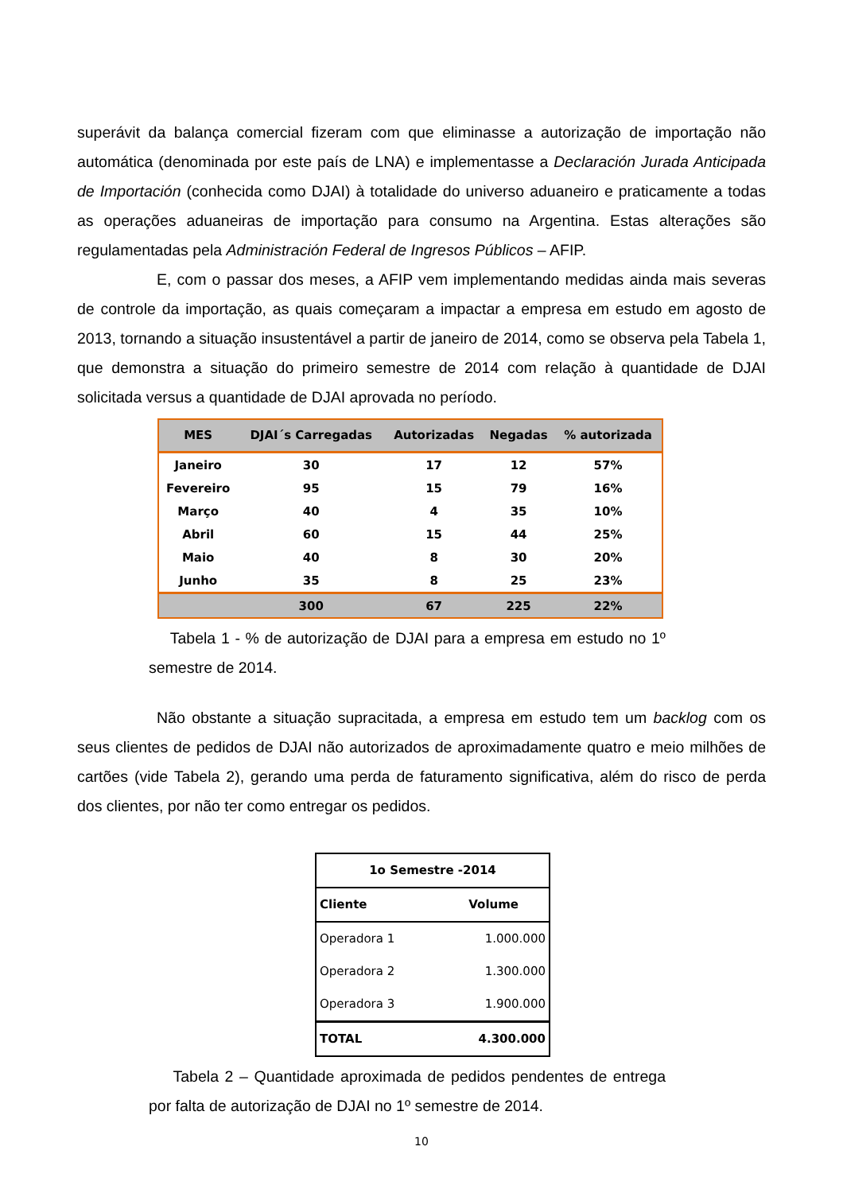superávit da balança comercial fizeram com que eliminasse a autorização de importação não automática (denominada por este país de LNA) e implementasse a Declaración Jurada Anticipada de Importación (conhecida como DJAI) à totalidade do universo aduaneiro e praticamente a todas as operações aduaneiras de importação para consumo na Argentina. Estas alterações são regulamentadas pela Administración Federal de Ingresos Públicos – AFIP.
E, com o passar dos meses, a AFIP vem implementando medidas ainda mais severas de controle da importação, as quais começaram a impactar a empresa em estudo em agosto de 2013, tornando a situação insustentável a partir de janeiro de 2014, como se observa pela Tabela 1, que demonstra a situação do primeiro semestre de 2014 com relação à quantidade de DJAI solicitada versus a quantidade de DJAI aprovada no período.
| MES | DJAI´s Carregadas | Autorizadas | Negadas | % autorizada |
| --- | --- | --- | --- | --- |
| Janeiro | 30 | 17 | 12 | 57% |
| Fevereiro | 95 | 15 | 79 | 16% |
| Março | 40 | 4 | 35 | 10% |
| Abril | 60 | 15 | 44 | 25% |
| Maio | 40 | 8 | 30 | 20% |
| Junho | 35 | 8 | 25 | 23% |
| | 300 | 67 | 225 | 22% |
Tabela 1 - % de autorização de DJAI para a empresa em estudo no 1º semestre de 2014.
Não obstante a situação supracitada, a empresa em estudo tem um backlog com os seus clientes de pedidos de DJAI não autorizados de aproximadamente quatro e meio milhões de cartões (vide Tabela 2), gerando uma perda de faturamento significativa, além do risco de perda dos clientes, por não ter como entregar os pedidos.
| 1o Semestre -2014 | |
| Cliente | Volume |
| Operadora 1 | 1.000.000 |
| Operadora 2 | 1.300.000 |
| Operadora 3 | 1.900.000 |
| TOTAL | 4.300.000 |
Tabela 2 – Quantidade aproximada de pedidos pendentes de entrega por falta de autorização de DJAI no 1º semestre de 2014.
10